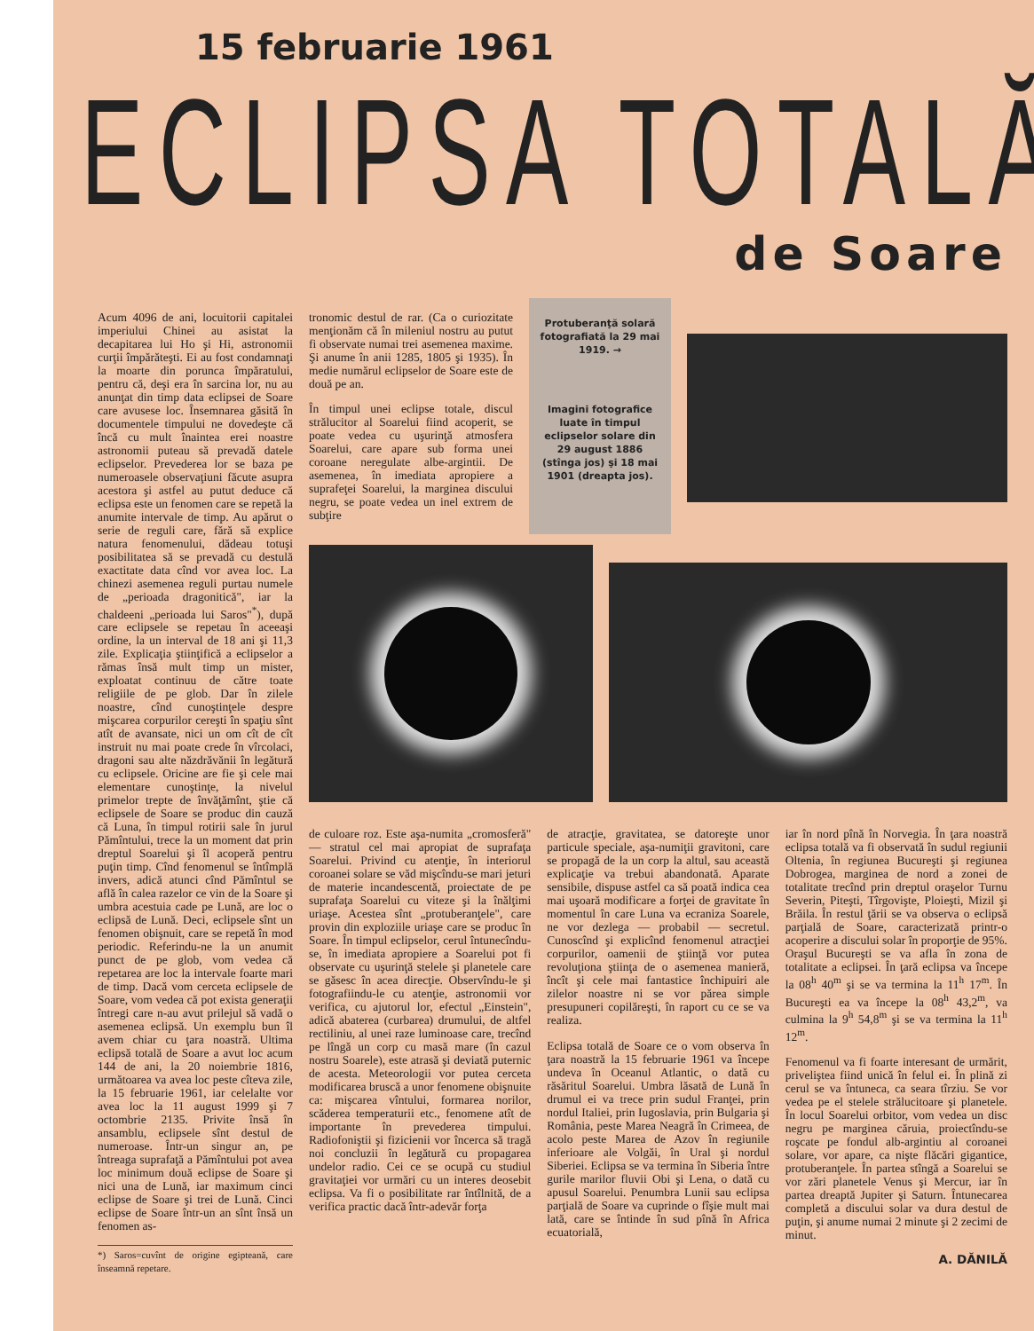15 februarie 1961
ECLIPSA TOTALĂ
de Soare
Acum 4096 de ani, locuitorii capitalei imperiului Chinei au asistat la decapitarea lui Ho şi Hi, astronomii curţii împărăteşti. Ei au fost condamnaţi la moarte din porunca împăratului, pentru că, deşi era în sarcina lor, nu au anunţat din timp data eclipsei de Soare care avusese loc. Însemnarea găsită în documentele timpului ne dovedeşte că încă cu mult înaintea erei noastre astronomii puteau să prevadă datele eclipselor. Prevederea lor se baza pe numeroasele observaţiuni făcute asupra acestora şi astfel au putut deduce că eclipsa este un fenomen care se repetă la anumite intervale de timp. Au apărut o serie de reguli care, fără să explice natura fenomenului, dădeau totuşi posibilitatea să se prevadă cu destulă exactitate data cînd vor avea loc. La chinezi asemenea reguli purtau numele de „perioada dragonitică", iar la chaldeeni „perioada lui Saros"<sup>*</sup>), după care eclipsele se repetau în aceeaşi ordine, la un interval de 18 ani şi 11,3 zile. Explicaţia ştiinţifică a eclipselor a rămas însă mult timp un mister, exploatat continuu de către toate religiile de pe glob. Dar în zilele noastre, cînd cunoştinţele despre mişcarea corpurilor cereşti în spaţiu sînt atît de avansate, nici un om cît de cît instruit nu mai poate crede în vîrcolaci, dragoni sau alte năzdrăvănii în legătură cu eclipsele. Oricine are fie şi cele mai elementare cunoştinţe, la nivelul primelor trepte de învăţămînt, ştie că eclipsele de Soare se produc din cauză că Luna, în timpul rotirii sale în jurul Pămîntului, trece la un moment dat prin dreptul Soarelui şi îl acoperă pentru puţin timp. Cînd fenomenul se întîmplă invers, adică atunci cînd Pămîntul se află în calea razelor ce vin de la Soare şi umbra acestuia cade pe Lună, are loc o eclipsă de Lună. Deci, eclipsele sînt un fenomen obişnuit, care se repetă în mod periodic. Referindu-ne la un anumit punct de pe glob, vom vedea că repetarea are loc la intervale foarte mari de timp. Dacă vom cerceta eclipsele de Soare, vom vedea că pot exista generaţii întregi care n-au avut prilejul să vadă o asemenea eclipsă. Un exemplu bun îl avem chiar cu ţara noastră. Ultima eclipsă totală de Soare a avut loc acum 144 de ani, la 20 noiembrie 1816, următoarea va avea loc peste cîteva zile, la 15 februarie 1961, iar celelalte vor avea loc la 11 august 1999 şi 7 octombrie 2135. Privite însă în ansamblu, eclipsele sînt destul de numeroase. Într-un singur an, pe întreaga suprafaţă a Pămîntului pot avea loc minimum două eclipse de Soare şi nici una de Lună, iar maximum cinci eclipse de Soare şi trei de Lună. Cinci eclipse de Soare într-un an sînt însă un fenomen as-
*) Saros=cuvînt de origine egipteană, care înseamnă repetare.
tronomic destul de rar. (Ca o curiozitate menţionăm că în mileniul nostru au putut fi observate numai trei asemenea maxime. Şi anume în anii 1285, 1805 şi 1935). În medie numărul eclipselor de Soare este de două pe an.
În timpul unei eclipse totale, discul strălucitor al Soarelui fiind acoperit, se poate vedea cu uşurinţă atmosfera Soarelui, care apare sub forma unei coroane neregulate albe-argintii. De asemenea, în imediata apropiere a suprafeţei Soarelui, la marginea discului negru, se poate vedea un inel extrem de subţire
Protuberanţă solară fotografiată la 29 mai 1919. →
Imagini fotografice luate în timpul eclipselor solare din 29 august 1886 (stînga jos) şi 18 mai 1901 (dreapta jos).
de culoare roz. Este aşa-numita „cromosferă" — stratul cel mai apropiat de suprafaţa Soarelui. Privind cu atenţie, în interiorul coroanei solare se văd mişcîndu-se mari jeturi de materie incandescentă, proiectate de pe suprafaţa Soarelui cu viteze şi la înălţimi uriaşe. Acestea sînt „protuberanţele", care provin din exploziile uriaşe care se produc în Soare. În timpul eclipselor, cerul întunecîndu-se, în imediata apropiere a Soarelui pot fi observate cu uşurinţă stelele şi planetele care se găsesc în acea direcţie. Observîndu-le şi fotografiindu-le cu atenţie, astronomii vor verifica, cu ajutorul lor, efectul „Einstein", adică abaterea (curbarea) drumului, de altfel rectiliniu, al unei raze luminoase care, trecînd pe lîngă un corp cu masă mare (în cazul nostru Soarele), este atrasă şi deviată puternic de acesta. Meteorologii vor putea cerceta modificarea bruscă a unor fenomene obişnuite ca: mişcarea vîntului, formarea norilor, scăderea temperaturii etc., fenomene atît de importante în prevederea timpului. Radiofoniştii şi fizicienii vor încerca să tragă noi concluzii în legătură cu propagarea undelor radio. Cei ce se ocupă cu studiul gravitaţiei vor urmări cu un interes deosebit eclipsa. Va fi o posibilitate rar întîlnită, de a verifica practic dacă într-adevăr forţa
de atracţie, gravitatea, se datoreşte unor particule speciale, aşa-numiţii gravitoni, care se propagă de la un corp la altul, sau această explicaţie va trebui abandonată. Aparate sensibile, dispuse astfel ca să poată indica cea mai uşoară modificare a forţei de gravitate în momentul în care Luna va ecraniza Soarele, ne vor dezlega — probabil — secretul. Cunoscînd şi explicînd fenomenul atracţiei corpurilor, oamenii de ştiinţă vor putea revoluţiona ştiinţa de o asemenea manieră, încît şi cele mai fantastice închipuiri ale zilelor noastre ni se vor părea simple presupuneri copilăreşti, în raport cu ce se va realiza.
Eclipsa totală de Soare ce o vom observa în ţara noastră la 15 februarie 1961 va începe undeva în Oceanul Atlantic, o dată cu răsăritul Soarelui. Umbra lăsată de Lună în drumul ei va trece prin sudul Franţei, prin nordul Italiei, prin Iugoslavia, prin Bulgaria şi România, peste Marea Neagră în Crimeea, de acolo peste Marea de Azov în regiunile inferioare ale Volgăi, în Ural şi nordul Siberiei. Eclipsa se va termina în Siberia între gurile marilor fluvii Obi şi Lena, o dată cu apusul Soarelui. Penumbra Lunii sau eclipsa parţială de Soare va cuprinde o fîşie mult mai lată, care se întinde în sud pînă în Africa ecuatorială,
iar în nord pînă în Norvegia. În ţara noastră eclipsa totală va fi observată în sudul regiunii Oltenia, în regiunea Bucureşti şi regiunea Dobrogea, marginea de nord a zonei de totalitate trecînd prin dreptul oraşelor Turnu Severin, Piteşti, Tîrgovişte, Ploieşti, Mizil şi Brăila. În restul ţării se va observa o eclipsă parţială de Soare, caracterizată printr-o acoperire a discului solar în proporţie de 95%. Oraşul Bucureşti se va afla în zona de totalitate a eclipsei. În ţară eclipsa va începe la 08<sup>h</sup> 40<sup>m</sup> şi se va termina la 11<sup>h</sup> 17<sup>m</sup>. În Bucureşti ea va începe la 08<sup>h</sup> 43,2<sup>m</sup>, va culmina la 9<sup>h</sup> 54,8<sup>m</sup> şi se va termina la 11<sup>h</sup> 12<sup>m</sup>.
Fenomenul va fi foarte interesant de urmărit, priveliştea fiind unică în felul ei. În plină zi cerul se va întuneca, ca seara tîrziu. Se vor vedea pe el stelele strălucitoare şi planetele. În locul Soarelui orbitor, vom vedea un disc negru pe marginea căruia, proiectîndu-se roşcate pe fondul alb-argintiu al coroanei solare, vor apare, ca nişte flăcări gigantice, protuberanţele. În partea stîngă a Soarelui se vor zări planetele Venus şi Mercur, iar în partea dreaptă Jupiter şi Saturn. Întunecarea completă a discului solar va dura destul de puţin, şi anume numai 2 minute şi 2 zecimi de minut.
A. DĂNILĂ